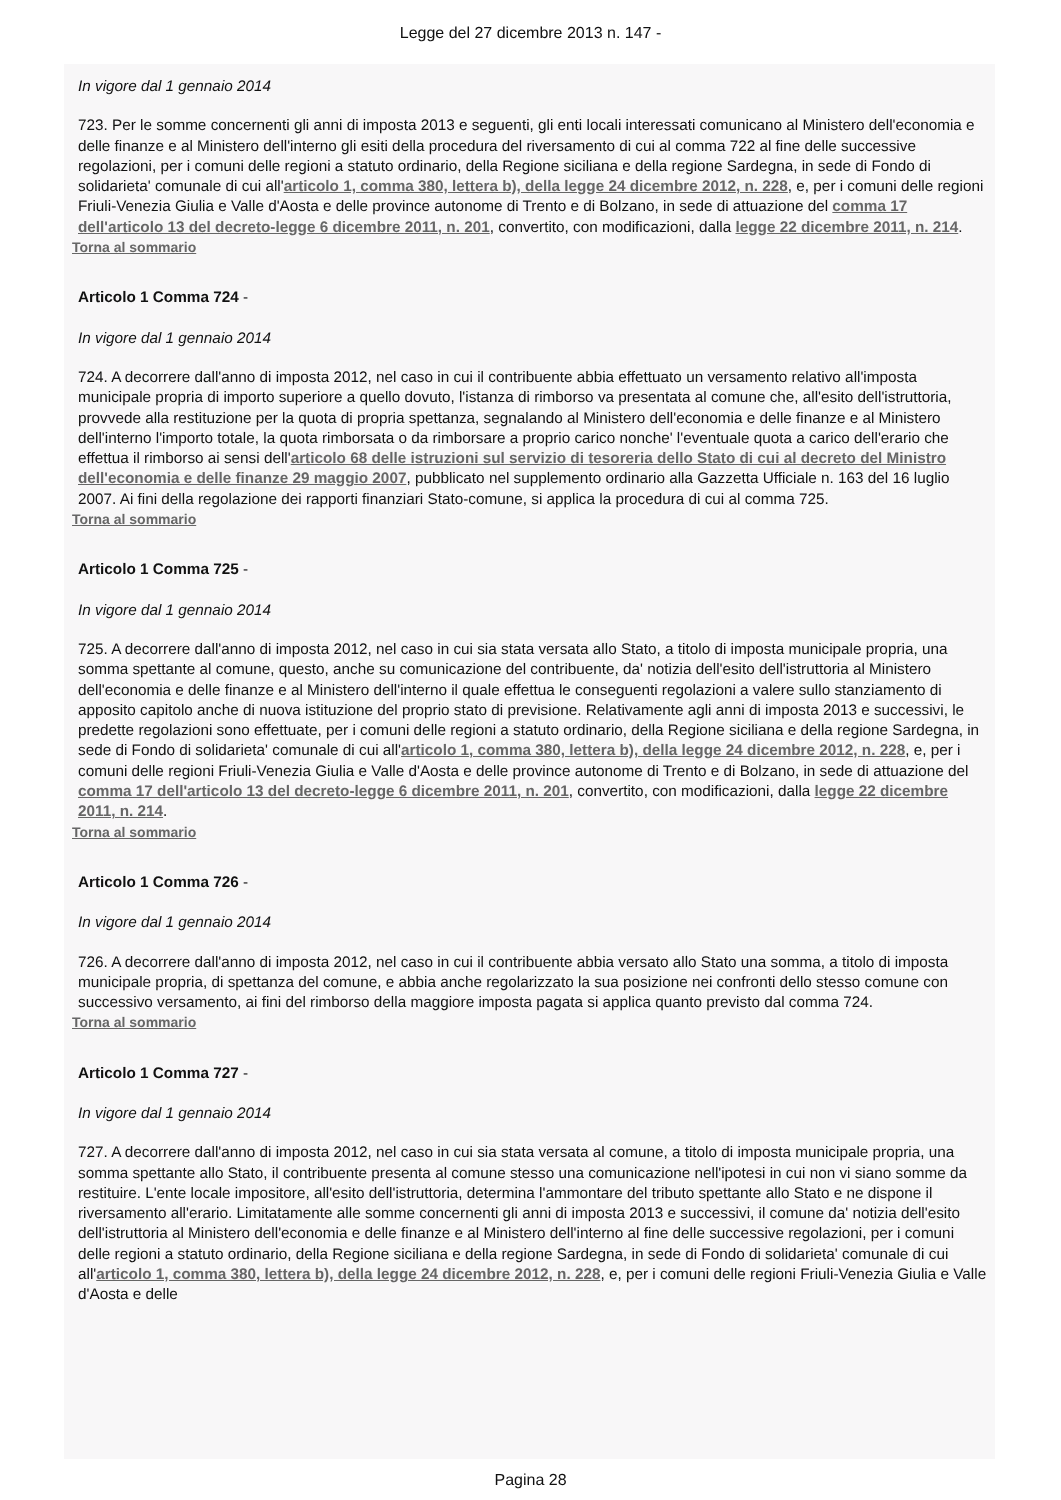Legge del 27 dicembre 2013 n. 147 -
In vigore dal 1 gennaio 2014
723. Per le somme concernenti gli anni di imposta 2013 e seguenti, gli enti locali interessati comunicano al Ministero dell'economia e delle finanze e al Ministero dell'interno gli esiti della procedura del riversamento di cui al comma 722 al fine delle successive regolazioni, per i comuni delle regioni a statuto ordinario, della Regione siciliana e della regione Sardegna, in sede di Fondo di solidarieta' comunale di cui all'articolo 1, comma 380, lettera b), della legge 24 dicembre 2012, n. 228, e, per i comuni delle regioni Friuli-Venezia Giulia e Valle d'Aosta e delle province autonome di Trento e di Bolzano, in sede di attuazione del comma 17 dell'articolo 13 del decreto-legge 6 dicembre 2011, n. 201, convertito, con modificazioni, dalla legge 22 dicembre 2011, n. 214.
Torna al sommario
Articolo 1 Comma 724 -
In vigore dal 1 gennaio 2014
724. A decorrere dall'anno di imposta 2012, nel caso in cui il contribuente abbia effettuato un versamento relativo all'imposta municipale propria di importo superiore a quello dovuto, l'istanza di rimborso va presentata al comune che, all'esito dell'istruttoria, provvede alla restituzione per la quota di propria spettanza, segnalando al Ministero dell'economia e delle finanze e al Ministero dell'interno l'importo totale, la quota rimborsata o da rimborsare a proprio carico nonche' l'eventuale quota a carico dell'erario che effettua il rimborso ai sensi dell'articolo 68 delle istruzioni sul servizio di tesoreria dello Stato di cui al decreto del Ministro dell'economia e delle finanze 29 maggio 2007, pubblicato nel supplemento ordinario alla Gazzetta Ufficiale n. 163 del 16 luglio 2007. Ai fini della regolazione dei rapporti finanziari Stato-comune, si applica la procedura di cui al comma 725.
Torna al sommario
Articolo 1 Comma 725 -
In vigore dal 1 gennaio 2014
725. A decorrere dall'anno di imposta 2012, nel caso in cui sia stata versata allo Stato, a titolo di imposta municipale propria, una somma spettante al comune, questo, anche su comunicazione del contribuente, da' notizia dell'esito dell'istruttoria al Ministero dell'economia e delle finanze e al Ministero dell'interno il quale effettua le conseguenti regolazioni a valere sullo stanziamento di apposito capitolo anche di nuova istituzione del proprio stato di previsione. Relativamente agli anni di imposta 2013 e successivi, le predette regolazioni sono effettuate, per i comuni delle regioni a statuto ordinario, della Regione siciliana e della regione Sardegna, in sede di Fondo di solidarieta' comunale di cui all'articolo 1, comma 380, lettera b), della legge 24 dicembre 2012, n. 228, e, per i comuni delle regioni Friuli-Venezia Giulia e Valle d'Aosta e delle province autonome di Trento e di Bolzano, in sede di attuazione del comma 17 dell'articolo 13 del decreto-legge 6 dicembre 2011, n. 201, convertito, con modificazioni, dalla legge 22 dicembre 2011, n. 214.
Torna al sommario
Articolo 1 Comma 726 -
In vigore dal 1 gennaio 2014
726. A decorrere dall'anno di imposta 2012, nel caso in cui il contribuente abbia versato allo Stato una somma, a titolo di imposta municipale propria, di spettanza del comune, e abbia anche regolarizzato la sua posizione nei confronti dello stesso comune con successivo versamento, ai fini del rimborso della maggiore imposta pagata si applica quanto previsto dal comma 724.
Torna al sommario
Articolo 1 Comma 727 -
In vigore dal 1 gennaio 2014
727. A decorrere dall'anno di imposta 2012, nel caso in cui sia stata versata al comune, a titolo di imposta municipale propria, una somma spettante allo Stato, il contribuente presenta al comune stesso una comunicazione nell'ipotesi in cui non vi siano somme da restituire. L'ente locale impositore, all'esito dell'istruttoria, determina l'ammontare del tributo spettante allo Stato e ne dispone il riversamento all'erario. Limitatamente alle somme concernenti gli anni di imposta 2013 e successivi, il comune da' notizia dell'esito dell'istruttoria al Ministero dell'economia e delle finanze e al Ministero dell'interno al fine delle successive regolazioni, per i comuni delle regioni a statuto ordinario, della Regione siciliana e della regione Sardegna, in sede di Fondo di solidarieta' comunale di cui all'articolo 1, comma 380, lettera b), della legge 24 dicembre 2012, n. 228, e, per i comuni delle regioni Friuli-Venezia Giulia e Valle d'Aosta e delle
Pagina 28